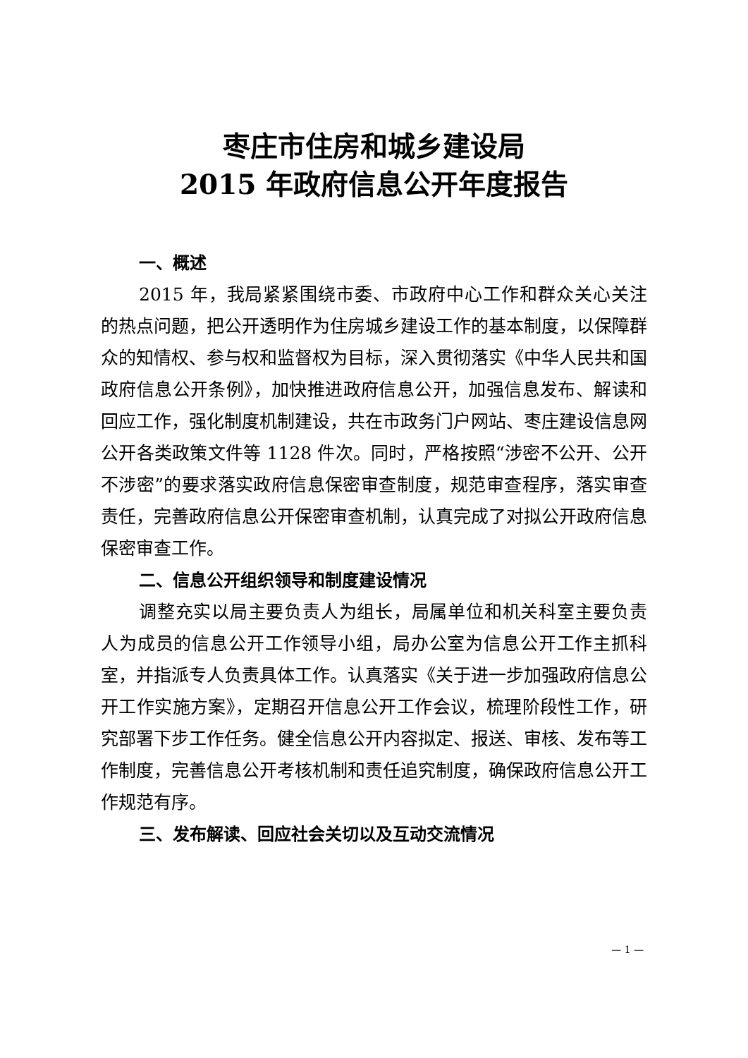枣庄市住房和城乡建设局
2015 年政府信息公开年度报告
一、概述
2015 年，我局紧紧围绕市委、市政府中心工作和群众关心关注的热点问题，把公开透明作为住房城乡建设工作的基本制度，以保障群众的知情权、参与权和监督权为目标，深入贯彻落实《中华人民共和国政府信息公开条例》，加快推进政府信息公开，加强信息发布、解读和回应工作，强化制度机制建设，共在市政务门户网站、枣庄建设信息网公开各类政策文件等 1128 件次。同时，严格按照“涉密不公开、公开不涉密”的要求落实政府信息保密审查制度，规范审查程序，落实审查责任，完善政府信息公开保密审查机制，认真完成了对拟公开政府信息保密审查工作。
二、信息公开组织领导和制度建设情况
调整充实以局主要负责人为组长，局属单位和机关科室主要负责人为成员的信息公开工作领导小组，局办公室为信息公开工作主抓科室，并指派专人负责具体工作。认真落实《关于进一步加强政府信息公开工作实施方案》，定期召开信息公开工作会议，梳理阶段性工作，研究部署下步工作任务。健全信息公开内容拟定、报送、审核、发布等工作制度，完善信息公开考核机制和责任追究制度，确保政府信息公开工作规范有序。
三、发布解读、回应社会关切以及互动交流情况
— 1 —